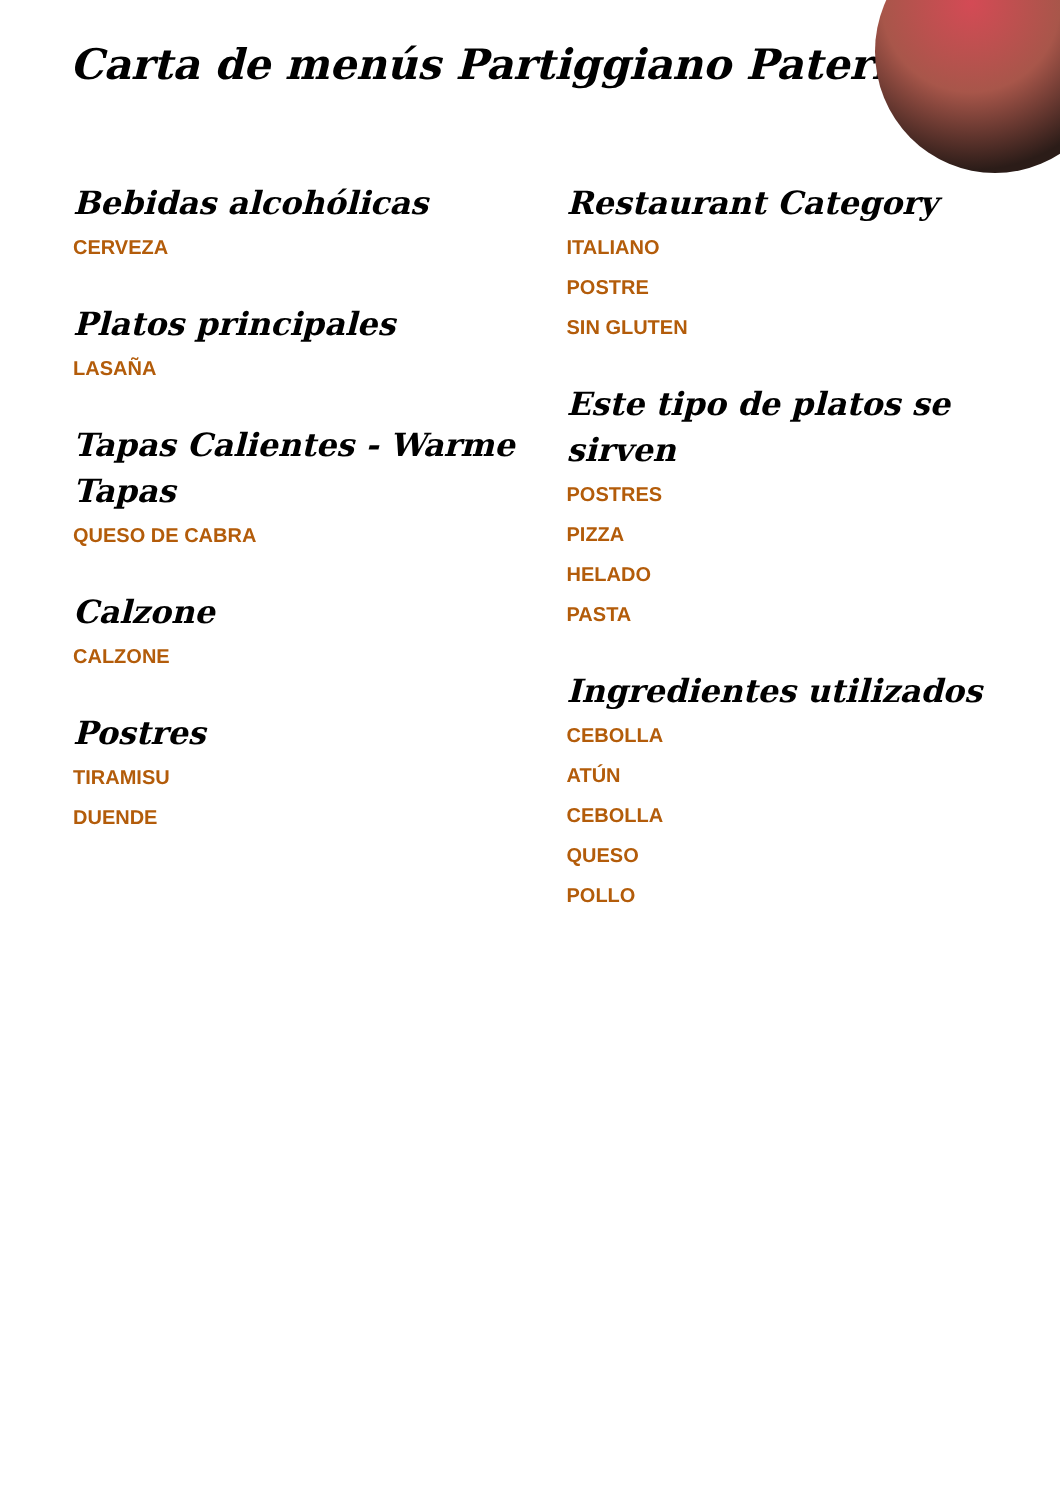Carta de menús Partiggiano Paterna
Bebidas alcohólicas
CERVEZA
Platos principales
LASAÑA
Tapas Calientes - Warme Tapas
QUESO DE CABRA
Calzone
CALZONE
Postres
TIRAMISU
DUENDE
Restaurant Category
ITALIANO
POSTRE
SIN GLUTEN
Este tipo de platos se sirven
POSTRES
PIZZA
HELADO
PASTA
Ingredientes utilizados
CEBOLLA
ATÚN
CEBOLLA
QUESO
POLLO